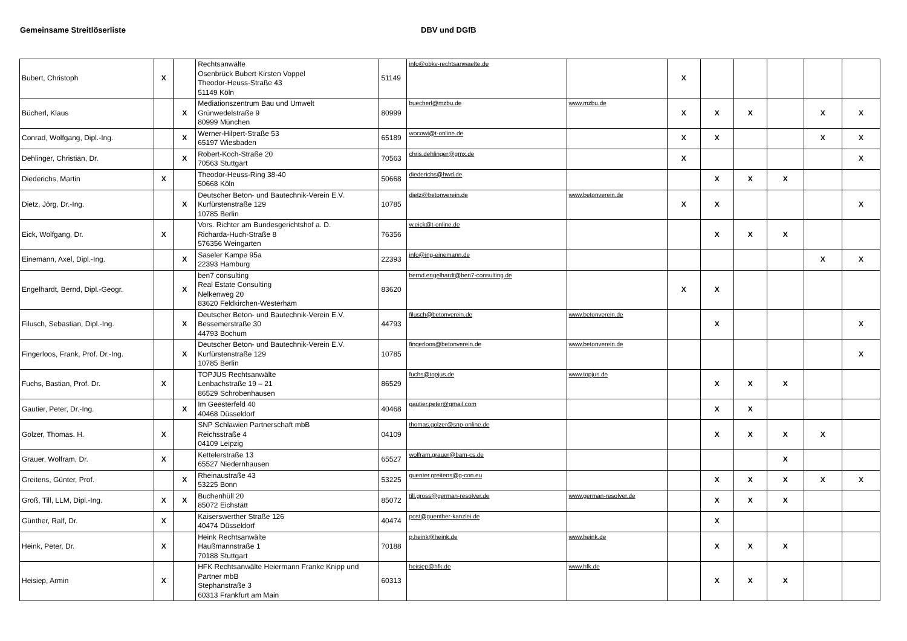Gemeinsame Streitlöserliste DBV und DGfB
| Bubert, Christoph | X | | Rechtsanwälte Osenbrück Bubert Kirsten Voppel Theodor-Heuss-Straße 43 51149 Köln | 51149 | info@obkv-rechtsanwaelte.de | | X | | | | | |
| Bücherl, Klaus | | X | Mediationszentrum Bau und Umwelt Grünwedelstraße 9 80999 München | 80999 | buecherl@mzbu.de | www.mzbu.de | X | X | X | | X | X |
| Conrad, Wolfgang, Dipl.-Ing. | | X | Werner-Hilpert-Straße 53 65197 Wiesbaden | 65189 | wocowi@t-online.de | | X | X | | | X | X |
| Dehlinger, Christian, Dr. | | X | Robert-Koch-Straße 20 70563 Stuttgart | 70563 | chris.dehlinger@gmx.de | | X | | | | | X |
| Diederichs, Martin | X | | Theodor-Heuss-Ring 38-40 50668 Köln | 50668 | diederichs@hwd.de | | | X | X | X | | |
| Dietz, Jörg, Dr.-Ing. | | X | Deutscher Beton- und Bautechnik-Verein E.V. Kurfürstenstraße 129 10785 Berlin | 10785 | dietz@betonverein.de | www.betonverein.de | X | X | | | | X |
| Eick, Wolfgang, Dr. | X | | Vors. Richter am Bundesgerichtshof a. D. Richarda-Huch-Straße 8 576356 Weingarten | 76356 | w.eick@t-online.de | | | X | X | X | | |
| Einemann, Axel, Dipl.-Ing. | | X | Saseler Kampe 95a 22393 Hamburg | 22393 | info@ing-einemann.de | | | | | | X | X |
| Engelhardt, Bernd, Dipl.-Geogr. | | X | ben7 consulting Real Estate Consulting Nelkenweg 20 83620 Feldkirchen-Westerham | 83620 | bernd.engelhardt@ben7-consulting.de | | X | X | | | | |
| Filusch, Sebastian, Dipl.-Ing. | | X | Deutscher Beton- und Bautechnik-Verein E.V. Bessemerstraße 30 44793 Bochum | 44793 | filusch@betonverein.de | www.betonverein.de | | X | | | | X |
| Fingerloos, Frank, Prof. Dr.-Ing. | | X | Deutscher Beton- und Bautechnik-Verein E.V. Kurfürstenstraße 129 10785 Berlin | 10785 | fingerloos@betonverein.de | www.betonverein.de | | | | | | X |
| Fuchs, Bastian, Prof. Dr. | X | | TOPJUS Rechtsanwälte Lenbachstraße 19 – 21 86529 Schrobenhausen | 86529 | fuchs@topjus.de | www.topjus.de | | X | X | X | | |
| Gautier, Peter, Dr.-Ing. | | X | Im Geesterfeld 40 40468 Düsseldorf | 40468 | gautier.peter@gmail.com | | | X | X | | | |
| Golzer, Thomas. H. | X | | SNP Schlawien Partnerschaft mbB Reichsstraße 4 04109 Leipzig | 04109 | thomas.golzer@snp-online.de | | | X | X | X | X | |
| Grauer, Wolfram, Dr. | X | | Kettelerstraße 13 65527 Niedernhausen | 65527 | wolfram.grauer@bam-cs.de | | | | | X | | |
| Greitens, Günter, Prof. | | X | Rheinaustraße 43 53225 Bonn | 53225 | guenter.greitens@g-con.eu | | | X | X | X | X | X |
| Groß, Till, LLM, Dipl.-Ing. | X | X | Buchenhüll 20 85072 Eichstätt | 85072 | till.gross@german-resolver.de | www.german-resolver.de | | X | X | X | | |
| Günther, Ralf, Dr. | X | | Kaiserswerther Straße 126 40474 Düsseldorf | 40474 | post@guenther-kanzlei.de | | | X | | | | |
| Heink, Peter, Dr. | X | | Heink Rechtsanwälte Haußmannstraße 1 70188 Stuttgart | 70188 | p.heink@heink.de | www.heink.de | | X | X | X | | |
| Heisiep, Armin | X | | HFK Rechtsanwälte Heiermann Franke Knipp und Partner mbB Stephanstraße 3 60313 Frankfurt am Main | 60313 | heisiep@hfk.de | www.hfk.de | | X | X | X | | |